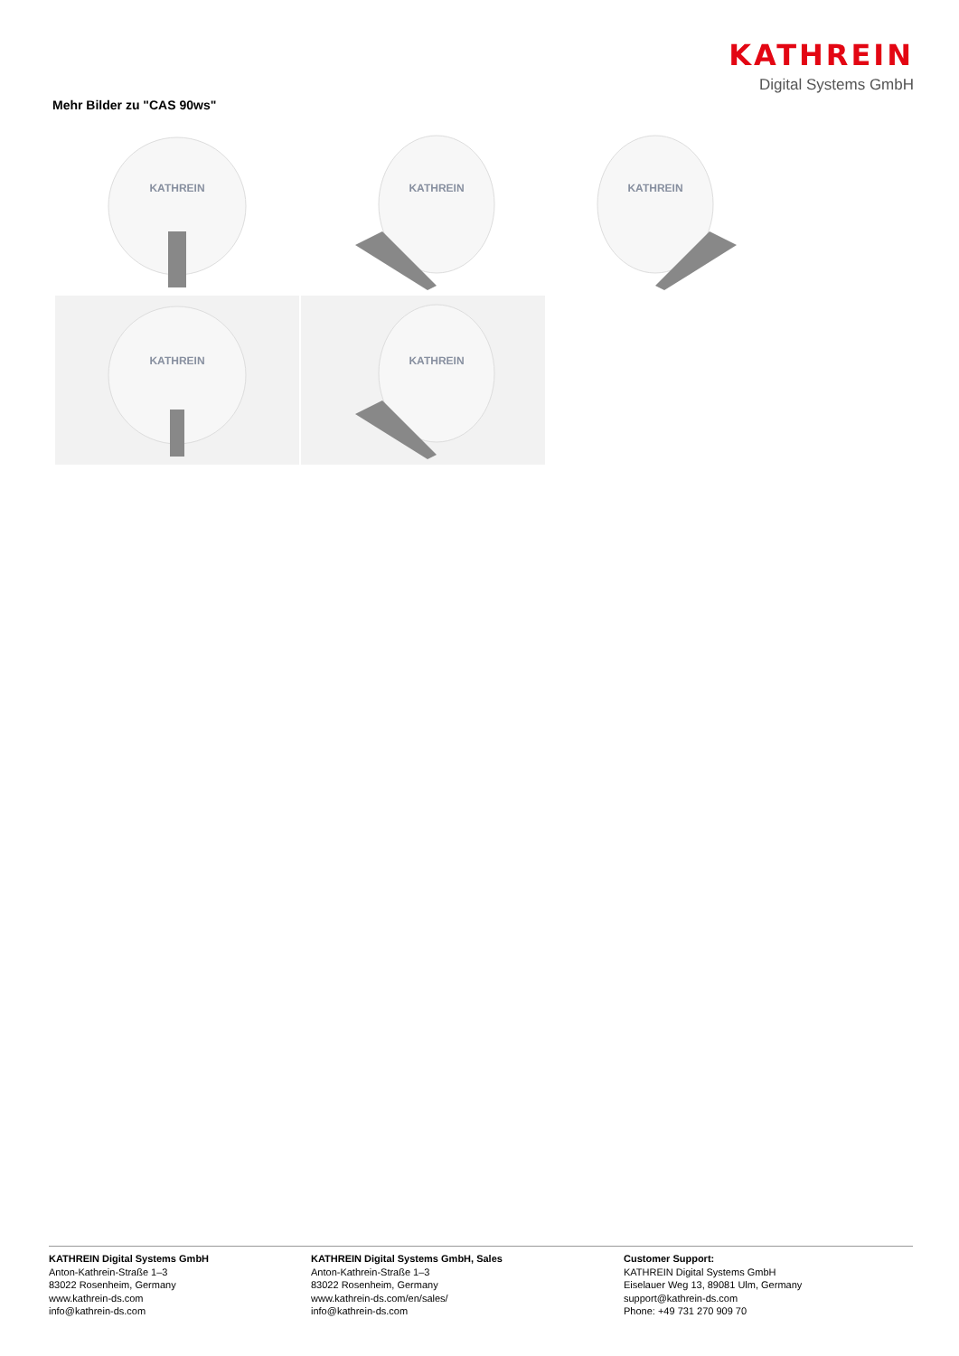KATHREIN
Digital Systems GmbH
Mehr Bilder zu "CAS 90ws"
KATHREIN
KATHREIN
KATHREIN
KATHREIN
KATHREIN
KATHREIN Digital Systems GmbH
Anton-Kathrein-Straße 1–3
83022 Rosenheim, Germany
www.kathrein-ds.com
info@kathrein-ds.com
KATHREIN Digital Systems GmbH, Sales
Anton-Kathrein-Straße 1–3
83022 Rosenheim, Germany
www.kathrein-ds.com/en/sales/
info@kathrein-ds.com
Customer Support:
KATHREIN Digital Systems GmbH
Eiselauer Weg 13, 89081 Ulm, Germany
support@kathrein-ds.com
Phone: +49 731 270 909 70